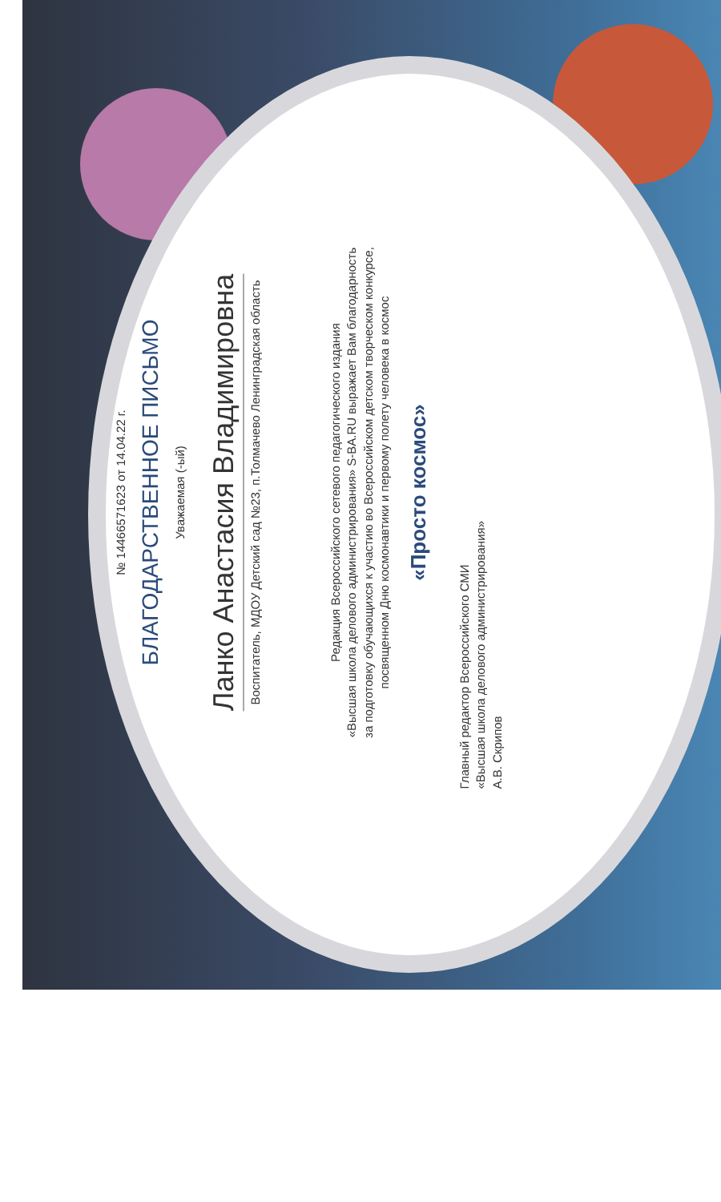№ 1446657162З от 14.04.22 г.
БЛАГОДАРСТВЕННОЕ ПИСЬМО
Уважаемая (-ый)
Ланко Анастасия Владимировна
Воспитатель, МДОУ Детский сад №23, п.Толмачево Ленинградская область
Редакция Всероссийского сетевого педагогического издания
«Высшая школа делового администрирования» S-BA.RU выражает Вам благодарность
за подготовку обучающихся к участию во Всероссийском детском творческом конкурсе,
посвященном Дню космонавтики и первому полету человека в космос
«Просто космос»
Главный редактор Всероссийского СМИ
«Высшая школа делового администрирования»
А.В. Скрипов